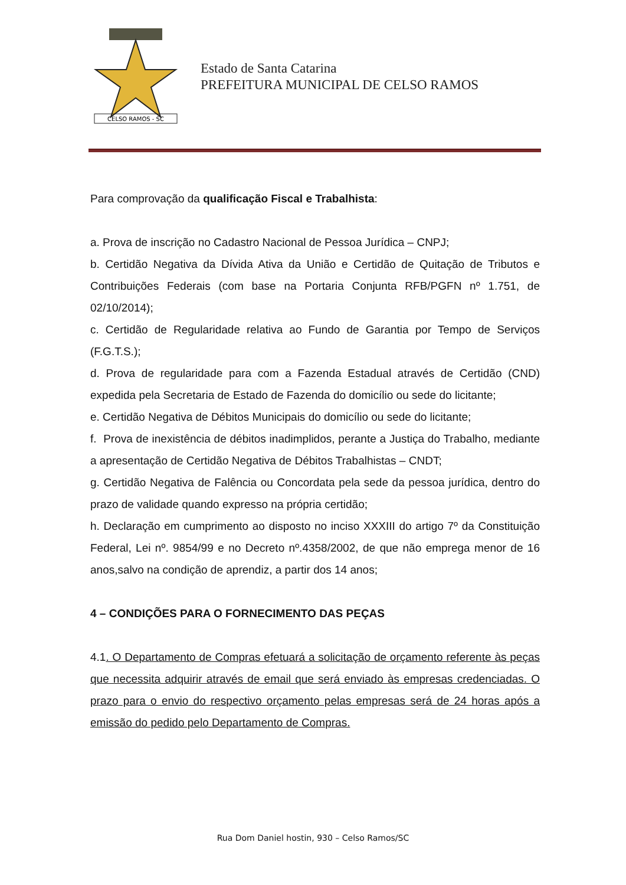CELSO RAMOS - SC
Estado de Santa Catarina
PREFEITURA MUNICIPAL DE CELSO RAMOS
Para comprovação da qualificação Fiscal e Trabalhista:
a. Prova de inscrição no Cadastro Nacional de Pessoa Jurídica – CNPJ;
b. Certidão Negativa da Dívida Ativa da União e Certidão de Quitação de Tributos e Contribuições Federais (com base na Portaria Conjunta RFB/PGFN nº 1.751, de 02/10/2014);
c. Certidão de Regularidade relativa ao Fundo de Garantia por Tempo de Serviços (F.G.T.S.);
d. Prova de regularidade para com a Fazenda Estadual através de Certidão (CND) expedida pela Secretaria de Estado de Fazenda do domicílio ou sede do licitante;
e. Certidão Negativa de Débitos Municipais do domicílio ou sede do licitante;
f. Prova de inexistência de débitos inadimplidos, perante a Justiça do Trabalho, mediante a apresentação de Certidão Negativa de Débitos Trabalhistas – CNDT;
g. Certidão Negativa de Falência ou Concordata pela sede da pessoa jurídica, dentro do prazo de validade quando expresso na própria certidão;
h. Declaração em cumprimento ao disposto no inciso XXXIII do artigo 7º da Constituição Federal, Lei nº. 9854/99 e no Decreto nº.4358/2002, de que não emprega menor de 16 anos,salvo na condição de aprendiz, a partir dos 14 anos;
4 – CONDIÇÕES PARA O FORNECIMENTO DAS PEÇAS
4.1. O Departamento de Compras efetuará a solicitação de orçamento referente às peças que necessita adquirir através de email que será enviado às empresas credenciadas. O prazo para o envio do respectivo orçamento pelas empresas será de 24 horas após a emissão do pedido pelo Departamento de Compras.
Rua Dom Daniel hostin, 930 – Celso Ramos/SC